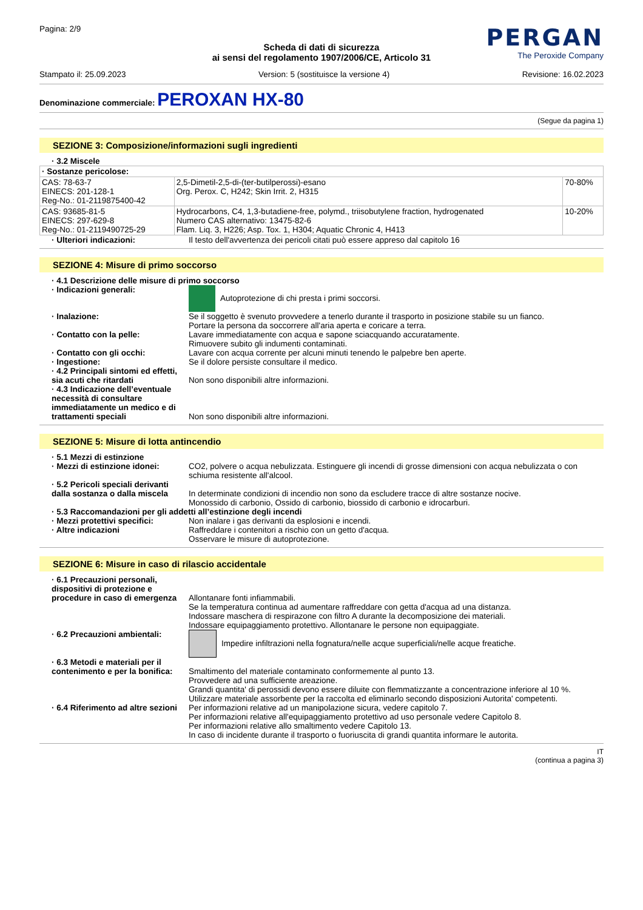Pagina: 2/9
PERGAN
The Peroxide Company
Scheda di dati di sicurezza
ai sensi del regolamento 1907/2006/CE, Articolo 31
Stampato il: 25.09.2023 Version: 5 (sostituisce la versione 4) Revisione: 16.02.2023
Denominazione commerciale: PEROXAN HX-80
(Segue da pagina 1)
SEZIONE 3: Composizione/informazioni sugli ingredienti
· 3.2 Miscele
| · Sostanze pericolose: | | |
| CAS: 78-63-7 EINECS: 201-128-1 Reg-No.: 01-2119875400-42 | 2,5-Dimetil-2,5-di-(ter-butilperossi)-esano Org. Perox. C, H242; Skin Irrit. 2, H315 | 70-80% |
| CAS: 93685-81-5 EINECS: 297-629-8 Reg-No.: 01-2119490725-29 | Hydrocarbons, C4, 1,3-butadiene-free, polymd., triisobutylene fraction, hydrogenated Numero CAS alternativo: 13475-82-6 Flam. Liq. 3, H226; Asp. Tox. 1, H304; Aquatic Chronic 4, H413 | 10-20% |
· Ulteriori indicazioni: Il testo dell'avvertenza dei pericoli citati può essere appreso dal capitolo 16
SEZIONE 4: Misure di primo soccorso
· 4.1 Descrizione delle misure di primo soccorso
· Indicazioni generali: Autoprotezione di chi presta i primi soccorsi.
· Inalazione: Se il soggetto è svenuto provvedere a tenerlo durante il trasporto in posizione stabile su un fianco.
Portare la persona da soccorrere all'aria aperta e coricare a terra.
· Contatto con la pelle: Lavare immediatamente con acqua e sapone sciacquando accuratamente.
Rimuovere subito gli indumenti contaminati.
· Contatto con gli occhi: Lavare con acqua corrente per alcuni minuti tenendo le palpebre ben aperte.
· Ingestione: Se il dolore persiste consultare il medico.
· 4.2 Principali sintomi ed effetti, sia acuti che ritardati
Non sono disponibili altre informazioni.
· 4.3 Indicazione dell’eventuale necessità di consultare immediatamente un medico e di trattamenti speciali
Non sono disponibili altre informazioni.
SEZIONE 5: Misure di lotta antincendio
· 5.1 Mezzi di estinzione
· Mezzi di estinzione idonei:
CO2, polvere o acqua nebulizzata. Estinguere gli incendi di grosse dimensioni con acqua nebulizzata o con schiuma resistente all'alcool.
· 5.2 Pericoli speciali derivanti dalla sostanza o dalla miscela
In determinate condizioni di incendio non sono da escludere tracce di altre sostanze nocive.
Monossido di carbonio, Ossido di carbonio, biossido di carbonio e idrocarburi.
· 5.3 Raccomandazioni per gli addetti all’estinzione degli incendi
· Mezzi protettivi specifici:
Non inalare i gas derivanti da esplosioni e incendi.
· Altre indicazioni Raffreddare i contenitori a rischio con un getto d'acqua.
Osservare le misure di autoprotezione.
SEZIONE 6: Misure in caso di rilascio accidentale
· 6.1 Precauzioni personali, dispositivi di protezione e procedure in caso di emergenza
Allontanare fonti infiammabili.
Se la temperatura continua ad aumentare raffreddare con getta d'acqua ad una distanza.
Indossare maschera di respirazone con filtro A durante la decomposizione dei materiali.
Indossare equipaggiamento protettivo. Allontanare le persone non equipaggiate.
· 6.2 Precauzioni ambientali:
Impedire infiltrazioni nella fognatura/nelle acque superficiali/nelle acque freatiche.
· 6.3 Metodi e materiali per il contenimento e per la bonifica:
Smaltimento del materiale contaminato conformemente al punto 13.
Provvedere ad una sufficiente areazione.
Grandi quantita' di perossidi devono essere diluite con flemmatizzante a concentrazione inferiore al 10 %.
Utilizzare materiale assorbente per la raccolta ed eliminarlo secondo disposizioni Autorita' competenti.
· 6.4 Riferimento ad altre sezioni
Per informazioni relative ad un manipolazione sicura, vedere capitolo 7.
Per informazioni relative all'equipaggiamento protettivo ad uso personale vedere Capitolo 8.
Per informazioni relative allo smaltimento vedere Capitolo 13.
In caso di incidente durante il trasporto o fuoriuscita di grandi quantita informare le autorita.
IT
(continua a pagina 3)